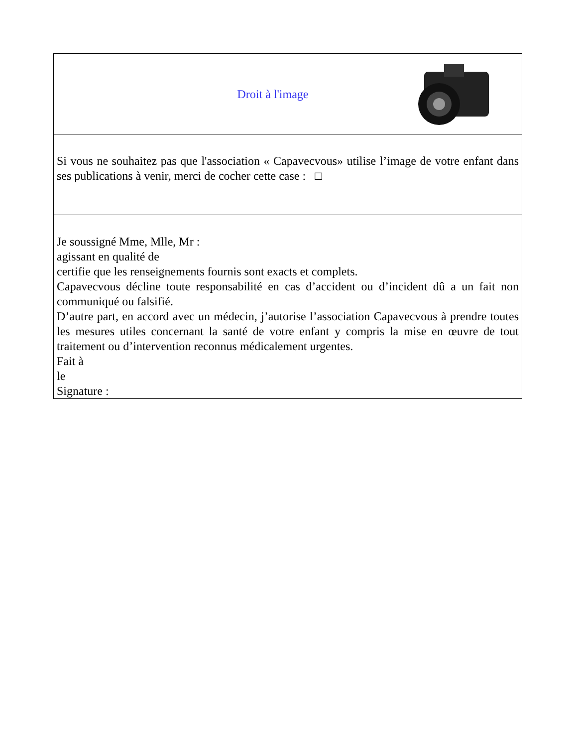Droit à l'image
Si vous ne souhaitez pas que l'association « Capavecvous» utilise l’image de votre enfant dans ses publications à venir, merci de cocher cette case : □
Je soussigné Mme, Mlle, Mr :
agissant en qualité de
certifie que les renseignements fournis sont exacts et complets.
Capavecvous décline toute responsabilité en cas d’accident ou d’incident dû a un fait non communiqué ou falsifié.
D’autre part, en accord avec un médecin, j’autorise l’association Capavecvous à prendre toutes les mesures utiles concernant la santé de votre enfant y compris la mise en œuvre de tout traitement ou d’intervention reconnus médicalement urgentes.
Fait à
le
Signature :